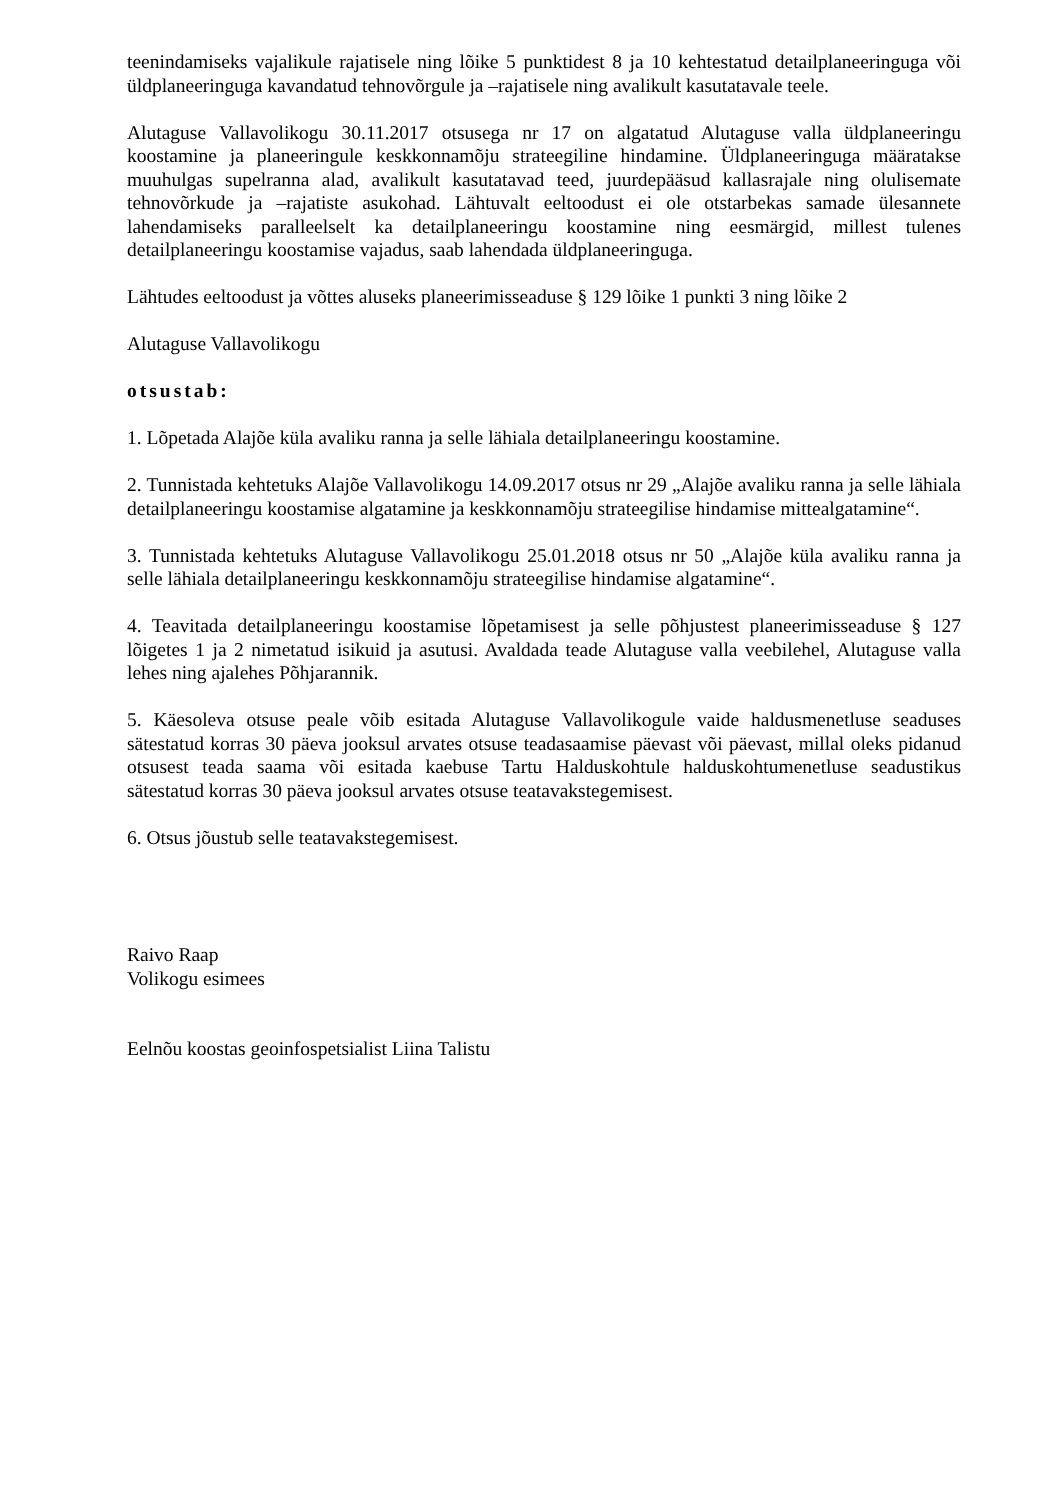teenindamiseks vajalikule rajatisele ning lõike 5 punktidest 8 ja 10 kehtestatud detailplaneeringuga või üldplaneeringuga kavandatud tehnovõrgule ja –rajatisele ning avalikult kasutatavale teele.
Alutaguse Vallavolikogu 30.11.2017 otsusega nr 17 on algatatud Alutaguse valla üldplaneeringu koostamine ja planeeringule keskkonnamõju strateegiline hindamine. Üldplaneeringuga määratakse muuhulgas supelranna alad, avalikult kasutatavad teed, juurdepääsud kallasrajale ning olulisemate tehnovõrkude ja –rajatiste asukohad. Lähtuvalt eeltoodust ei ole otstarbekas samade ülesannete lahendamiseks paralleelselt ka detailplaneeringu koostamine ning eesmärgid, millest tulenes detailplaneeringu koostamise vajadus, saab lahendada üldplaneeringuga.
Lähtudes eeltoodust ja võttes aluseks planeerimisseaduse § 129 lõike 1 punkti 3 ning lõike 2
Alutaguse Vallavolikogu
otsustab:
1. Lõpetada Alajõe küla avaliku ranna ja selle lähiala detailplaneeringu koostamine.
2. Tunnistada kehtetuks Alajõe Vallavolikogu 14.09.2017 otsus nr 29 „Alajõe avaliku ranna ja selle lähiala detailplaneeringu koostamise algatamine ja keskkonnamõju strateegilise hindamise mittealgatamine“.
3. Tunnistada kehtetuks Alutaguse Vallavolikogu 25.01.2018 otsus nr 50 „Alajõe küla avaliku ranna ja selle lähiala detailplaneeringu keskkonnamõju strateegilise hindamise algatamine“.
4. Teavitada detailplaneeringu koostamise lõpetamisest ja selle põhjustest planeerimisseaduse § 127 lõigetes 1 ja 2 nimetatud isikuid ja asutusi. Avaldada teade Alutaguse valla veebilehel, Alutaguse valla lehes ning ajalehes Põhjarannik.
5. Käesoleva otsuse peale võib esitada Alutaguse Vallavolikogule vaide haldusmenetluse seaduses sätestatud korras 30 päeva jooksul arvates otsuse teadasaamise päevast või päevast, millal oleks pidanud otsusest teada saama või esitada kaebuse Tartu Halduskohtule halduskohtumenetluse seadustikus sätestatud korras 30 päeva jooksul arvates otsuse teatavakstegemisest.
6. Otsus jõustub selle teatavakstegemisest.
Raivo Raap
Volikogu esimees
Eelnõu koostas geoinfospetsialist Liina Talistu